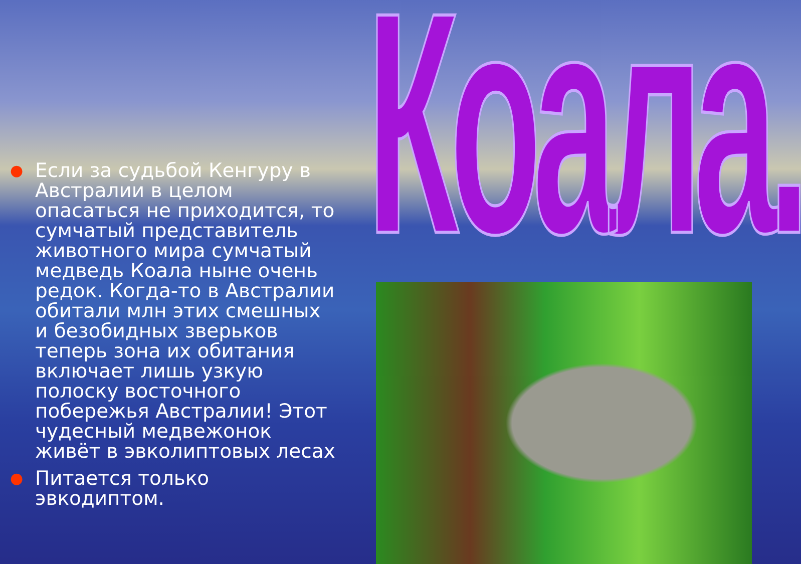Коала.
● Если за судьбой Кенгуру в Австралии в целом опасаться не приходится, то сумчатый представитель животного мира сумчатый медведь Коала ныне очень редок. Когда-то в Австралии обитали млн этих смешных и безобидных зверьков теперь зона их обитания включает лишь узкую полоску восточного побережья Австралии! Этот чудесный медвежонок живёт в эвколиптовых лесах
● Питается только эвкодиптом.